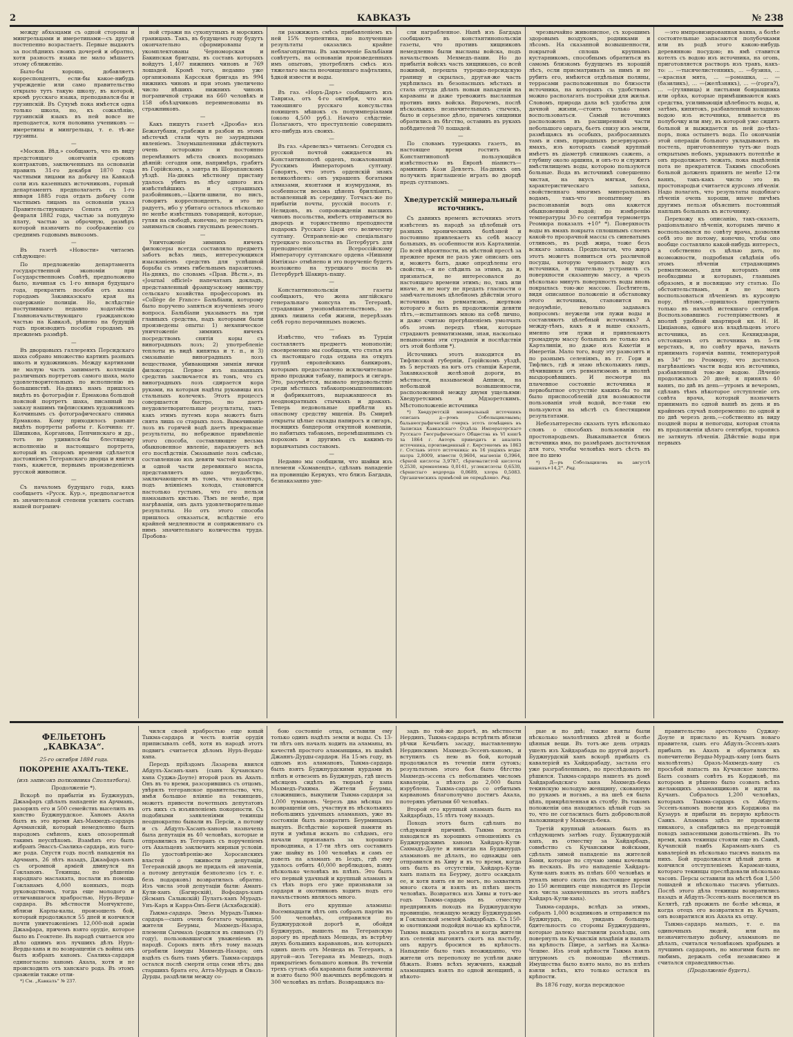2 КАВКАЗЪ № 238
между абхазцами съ одной стороны и мингрельцами и имеретинами—съ другой постепенно возрастаетъ. Первые выдаютъ за послѣднихъ своихъ дочерей и обратно, хотя разность языка не мало мѣшаетъ этому сближенію.
Было-бы хорошо, добавляетъ корреспондентъ, если-бы какое-нибудь учрежденіе или само правительство открыло тутъ такую школу, въ которой, кромѣ русскаго языка, преподавался-бы и грузинскій. Въ Сухумѣ пока имѣется одна только школа, но, къ сожалѣнію, грузинскій языкъ въ ней вовсе не преподается, хотя половина учениковъ — имеретины и мингрельцы, т. е. тѣ-же грузины.
—
«Москов. Вѣд.» сообщаютъ, что въ виду предстоящаго окончанія сроковъ контрактовъ, заключенныхъ на основаніи правилъ 31-го декабря 1870 года частными лицами на добычу на Кавказѣ соли изъ казенныхъ источниковъ, горный департаментъ предполагаетъ съ 1-го января 1885 года отдать добычу соли частнымъ лицамъ на основаніи указа Правительствующаго Сената отъ 23 февраля 1882 года, частью за попудную плату, частью за оброчную, размѣръ которой назначить по соображенію со среднимъ годовымъ вывозомъ.
—
Въ газетѣ «Новости» читаемъ слѣдующее:
По предложенію департамента государственной экономіи при Государственномъ Совѣтѣ, предположено было, начиная съ 1-го января будущаго года, прекратить пособія отъ казны городамъ Закавказскаго края на содержаніе полиціи. Но, вслѣдствіе поступившаго недавно ходатайства Главноначальствующаго гражданскою частью на Кавказѣ, рѣшено на будущій годъ производить пособія городамъ въ прежнемъ размѣрѣ.
—
Въ дворцовыхъ галлереяхъ Персидскаго шаха собрано множество картинъ разныхъ школъ и художниковъ. Между картинами не малую часть занимаетъ коллекція различныхъ портретовъ самого шаха, мало удовлетворительныхъ по исполненію въ большинствѣ. На-днякъ намъ пришлось видѣть въ фотографіи г. Ермакова большой поясной портретъ шаха, писанный по заказу нашимъ тифлисскимъ художникомъ Колчинымъ съ фотографическаго снимка Ермакова. Кому приходилось раньше видѣть портреты работы г. Колчина: гг. Шишкова, Корганова, Пенчинскаго и др., тотъ не удивился-бы блестящему исполненію и настоящаго портрета, который въ скоромъ времени сдѣлается достояніемъ Тегеранскаго дворца и явится тамъ, кажется, первымъ произведеніемъ русской живописи.
—
Съ началомъ будущаго года, какъ сообщаетъ «Русск. Кур.», предполагается въ значительной степени усилить составъ нашей погранич-
ной стражи на сухопутныхъ и морскихъ границахъ. Такъ, въ будущемъ году будутъ окончательно сформированы и укомплектованы Черноморская и Бакинская бригады, въ составъ которыхъ войдутъ 1,407 нижнихъ чиновъ и 769 лошадей. Кромѣ того, недавно уже организована Карсская бригада въ 994 нижнихъ чиновъ и при этомъ увеличено число пѣшихъ нижнихъ чиновъ пограничной стражи на 660 человѣкъ и 158 объѣздчиковъ переименованы въ стражниковъ.
—
Какъ пишутъ газетѣ «Дроэба» изъ Бежатубани, грабежи и разбои въ этомъ мѣстечкѣ стали чуть не заурядными явленіемъ. Злоумышленники дѣйствуютъ очень осторожно и постоянно перемѣняютъ мѣста своихъ позорныхъ дѣяній: сегодня они, напримѣръ, грабятъ въ Горійскомъ, а завтра въ Шорапанскомъ уѣздѣ. На-днякъ мѣстному приставу удалось убить въ лѣсу одного изъ извѣстнѣйшихъ и страшныхъ разбойниковъ,—Цкити-швили, но нисъ, говоритъ корреспондентъ, и это не радуетъ, ибо у убитаго осталось нѣсколько не менѣе извѣстныхъ товарищей, которые, гуляя на свободѣ, конечно, не перестанутъ заниматься своимъ гнуснымъ ремесломъ.
—
Уничтоженіе зимнихъ яичекъ филоксеры всегда составляло предметъ заботъ всѣхъ лицъ, интересующихся изысканіемъ средствъ для успѣшной борьбы съ этимъ гибельнымъ паразитомъ. На-днякъ, по словамъ «Прав. Вѣстн.», въ «Journal officiel» напечатанъ докладъ, представленный французскому министру сельскаго хозяйства профессоромъ въ «Collège de France» Бальбіани, которому было поручено заняться изученіемъ этого вопроса. Бальбіани указываетъ на три главныхъ средства, надъ которыми были произведены опыты: 1) механическое уничтоженіе зимнихъ яичекъ посредствомъ снятія коры съ виноградныхъ лозъ; 2) употребленіе теплоты въ видѣ кипятка и т. п., и 3) смазываніе виноградныхъ лозъ веществами, убивающими зимнія яички филоксеры. Первое изъ названныхъ средствъ заключается въ томъ, что съ виноградныхъ лозъ сдирается кора руками, на которыя надѣты рукавицы изъ стальныхъ колечекъ. Этотъ процессъ совершается быстро, но даетъ неудовлетворительные результаты, такъ-какъ этимъ путемъ кора можетъ быть снята лишь со старыхъ лозъ. Вымачиваніе лозъ въ горячей водѣ даетъ прекрасные результаты, но небрежное примѣненіе этого способа, составляющее весьма обыкновенное явленіе, парализуетъ всѣ его послѣдствія. Смазываніе лозъ смѣсью, составленною изъ девяти частей коалтара и одной части деревяннаго масла, представляетъ одно неудобство, заключающееся въ томъ, что коалтаръ, подъ вліяніемъ холода, становится настолько густымъ, что его нельзя намазывать кистью. Тѣмъ не менѣе, при нагрѣваніи, онъ далъ удовлетворительные результаты. Но отъ этого способа пришлось отказаться, вслѣдствіе его крайней медленности и сопряженнаго съ нимъ значительнаго количества труда. Пробова-
ли разжижать смѣсь прибавленіемъ къ ней 15% терпентина, но полученные результаты оказались крайне неблагопріятны. Въ заключеніе Бальбіани совѣтуетъ, на основаніи произведенныхъ имъ опытовъ, употреблять смѣсь изъ тяжелаго масла неочищеннаго нафталина, ѣдкой извести и воды.
—
Въ газ. «Норъ-Даръ» сообщаютъ изъ Тавриза, отъ 4-го октября, что изъ тамошняго русскаго консульства похищенъ мѣшокъ съ полуимперіалами (около 4,500 руб.). Начато слѣдствіе. Полагаютъ, что преступленіе совершилъ кто-нибудь изъ своихъ.
—
Въ газ. «Аревелкъ» читаемъ: Сегодня съ русской почтой ожидается въ Константинополѣ орденъ, пожалованный Русскимъ Императоромъ султану. Говорятъ, что этотъ орденскій знакъ великолѣпенъ: онъ украшенъ богатыми алмазами, яхонтами и изумрудами, въ особенности весьма цѣненъ брилліантъ, вставленный въ середину. Тотчасъ-же по прибытіи почты, русскій посолъ г. Нелидовъ, въ сопровожденіи высшихъ чиновъ посольства, имѣетъ отправиться во дворецъ и торжественно преподнести подарокъ Русскаго Царя его величеству султану. Отправленіе-же спеціальнаго турецкаго посольства въ Петербургъ для преподнесенія Всероссійскому Императору султанскаго ордена «Нишани Имтіязы» отмѣнено и это порученіе будетъ возложено на турецкаго посла въ Петербургѣ Шакиръ-пашу.
—
Константинопольскія газеты сообщаютъ, что жена англійскаго генеральнаго консула въ Тегеранѣ, страдавшая умопомѣшательствомъ, на-днякъ лишила себя жизни, перерѣзавъ себѣ горло перочиннымъ ножемъ.
—
Извѣстно, что табакъ въ Турціи составляетъ предметъ монополіи; своевременно мы сообщали, что статья эта съ настоящаго года отдана на откупъ группѣ европейскихъ банкировъ, которымъ предоставлено исключительное право продажи табаку, папиросъ и сигаръ. Это, разумѣется, вызвало неудовольствіе среди мѣстныхъ табакопромышленниковъ и фабрикантовъ, выражавшееся въ неоднократныхъ стычкахъ и дракахъ. Теперь недовольные прибѣгли къ опасному средству мщенія. Въ Смирнѣ открыты цѣлые склады папиросъ и сигаръ, носящихъ бандероли откупной компаніи, но набитыхъ табакомъ, перемѣшаннымъ съ порохомъ и другимъ съ какимъ-то взрывчатымъ составомъ.
—
Недавно мы сообщили, что шайки изъ племени «Хомавендъ», сдѣлавъ нападеніе на провинцію Керкукъ, что близъ Багдада, безнаказанно уне-
сли награбленное. Нынѣ изъ Багдада сообщаютъ въ константинопольскія газеты, что противъ хищниковъ немедленно были высланы войска, подъ начальствомъ Мехмедъ-паши. Но до прибытія войскъ часть хищниковъ, со всей поживой, перешла турецко-персидскую границу и скрылась, другая-же часть укрѣпилась въ безопасныхъ мѣстахъ и стала оттуда дѣлать новыя нападенія на караваны и даже тревожить высланныя противъ нихъ войска. Впрочемъ, послѣ нѣсколькихъ незначительныхъ стычекъ, было и серьезное дѣло, причемъ хищники обратились въ бѣгство, оставивъ въ рукахъ побѣдителей 70 лошадей.
—
По словамъ турецкихъ газетъ, въ настоящее время гоститъ въ Константинополѣ пользующійся извѣстностью въ Европѣ піанистъ—армянинъ Кози Девлетъ. На-днякъ онъ получилъ приглашеніе играть во дворцѣ предъ султаномъ.
—
Хведуретскій минеральный источникъ.
Съ давнихъ временъ источникъ этотъ извѣстенъ въ народѣ за цѣлебный отъ разныхъ хроническихъ болѣзней и постоянно привлекаетъ къ себѣ массу больныхъ, въ особенности изъ Карталиніи. По всей вѣроятности, въ мѣстной прессѣ за прежнее время не разъ уже описанъ онъ и, можетъ быть, даже опредѣлены его свойства,—я не слѣдилъ за этимъ, да и, признаться, не интересовался до настоящаго времени этимъ; но, такъ или иначе, я не могу не предать гласности о замѣчательномъ цѣлебномъ дѣйствіи этого источника на ревматизмъ, жертвою котораго я былъ въ продолженіи девяти лѣтъ,—испытанномъ мною на себѣ лично, и даже считаю прегрѣшеніемъ умолчать объ этомъ передъ тѣми, которые страдаютъ ревматизмами, зная, насколько невыносимы эти страданія и послѣдствія отъ этой болѣзни *).
Источникъ этотъ находится въ Тифлисской губерніи, Горійскомъ уѣздѣ, въ 5 верстахъ на югъ отъ станціи Карели, Закавказской желѣзной дороги, въ мѣстности, называемой Апписи, на небольшой возвышенности, расположенной между двумя ущельями: Хведуретскимъ и Мдзоретскимъ. Мѣстоположеніе источника
*) Хведуретскій минеральный источникъ описанъ д—ромъ Соболыциковымъ; бальнеографическій очеркъ этотъ помѣщенъ въ Записках Кавказскаго Отдѣла Императорскаго Русскаго Географическаго Общества въ VI книгѣ за 1864 г. Авторъ приводитъ и анализъ источника, произведенный г. Керстеномъ въ 1863 г. Составъ этого источника: въ 16 унціяхъ воды: натра 2,8009, извести 0,9604, магнезіи 0,3964, сѣрной кислоты 3,9787, сѣрноватистой кислоты 0,2530, кремнезема 0,0141, углекислоты 0,6530, сѣрнистаго водорода 0,0689, хлора 0,5083. Органическихъ примѣсей не опредѣлено. Ред.
чрезвычайно живописное, съ хорошимъ здоровымъ воздухомъ, родниками и лѣсомъ. На сказанной возвышенности, покрытой сплошь крупнымъ кустарникомъ, способнымъ обратиться въ самомъ близкомъ будущемъ въ хорошій лѣсъ, если присматривать за нимъ и не рубить его, имѣются отдѣльныя поляны, террасами расположенныя по близости источника, на которыхъ съ удобствомъ можно располагать постройки для жилья. Словомъ, природа дала всѣ удобства для дачной жизни,—стоитъ только ими воспользоваться. Самый источникъ расположенъ въ расширенной части небольшого оврага, бьетъ снизу изъ земли, размѣщаясь въ особыхъ, разбросанныхъ тамъ и сямъ, природныхъ резервуарахъ-ямахъ, изъ которыхъ самый крупный имѣетъ въ діаметрѣ слишкомъ сажень, а глубину около аршина, и онъ-то и служитъ вмѣстилищемъ воды, которою пользуются больные. Вода въ источникѣ совершенно чистая, на вкусъ мягкая, безъ характеристическаго запаха, свойственнаго многимъ минеральнымъ водамъ, такъ-что неопытному въ распознаваніи водъ она кажется обыкновенной водой; по измѣренію температуры 30-го сентября термометръ Реомюра показалъ +10° *). Поверхность воды въ ямахъ покрыта сплошнымъ слоемъ какой-то прозрачной массы съ синеватымъ отливомъ, въ родѣ жира, тоже безъ всякаго запаха. Предполагая, что жиръ этотъ можетъ появиться отъ различной посуды, которую черпаютъ воду изъ источника, я тщательно устранилъ съ поверхности сказанную массу, а чрезъ нѣсколько минутъ поверхность воды вновь покрылась тою-же массою. Посѣтитель, видя описанное положеніе и обстановку этого источника, становится въ недоумѣніе, невольно задаваясь вопросомъ: неужели эти лужи воды и составляютъ цѣлебный источникъ? А между-тѣмъ, какъ я и выше сказалъ, именно эти лужи и привлекаютъ громадную массу больныхъ не только изъ Карталиніи, но даже изъ Кахетіи и Имеретіи. Мало того, воду эту развозятъ и по разнымъ селеніямъ, въ гг. Гори и Тифлисъ, гдѣ я знаю нѣсколькихъ лицъ, лѣчившихся отъ ревматизмовъ и вполнѣ выздоровѣвшихъ. И несмотря на плачевное состояніе источника и первобытное отсутствіе какихъ-бы то ни было приспособленій для возможности пользованія этой водой, все-таки ею пользуются на мѣстѣ съ блестящими результатами.
Небезънтересно сказать тутъ нѣсколько словъ о способахъ пользованія ею простонародьемъ. Выкапывается близъ источника яма, по размѣрамъ достаточная для того, чтобы человѣкъ могъ сѣсть въ нее по шею
*) Д—ръ Соболыциковъ въ августѣ нашелъ+14,2°. Ред.
—это импровизированная ванна, а болѣе состоятельные запасаются полубочками или въ родѣ этого какою-нибудь деревянною посудою; въ ямѣ ставится котелъ съ водою изъ источника, на огонь, приготовляется растворъ изъ травъ, какъ-то: ... —тысячелистенникъ, ... —бузина, ... —красная мята, ... —ромашка, ... —(базиликъ), ... —(желѣзнякъ), ... —(горга?), ... —(гулявица) и листьями боярышника или орѣха, которые примѣшиваются какъ средства, усиливающія цѣлебность воды, и, затѣмъ, кипятокъ, разбавленный холодною водою изъ источника, вливается въ полубочку или яму, въ которой уже сидитъ больной и выжидается въ ней до-тѣхъ-поръ, пока остынетъ вода. По окончаніи этой операціи больного укладываютъ въ постель, приготовленную тутъ-же подъ открытымъ небомъ, укрываютъ потеплѣе и онъ продолжаетъ лежать, пока выдѣленія пота не прекратятся. Такимъ способомъ больной долженъ принять не менѣе 12-ти ваннъ, такъ-какъ число это въ простонародьи считается курсомъ лѣченія. Надо полагать, что результаты подобнаго лѣченія очень хороши, иначе ничѣмъ другимъ нельзя объяснить постоянный наплывъ больныхъ къ источнику.
Перехожу къ описанію, такъ-сказать, раціональнаго лѣченія, которымъ лично я воспользовался по совѣту врача, дозволяя себѣ это не потому, конечно, чтобы оно вообще составляло какой-нибудь интересъ, а собственно съ цѣлью дать, по возможности, подробныя свѣдѣнія объ этомъ лѣченіи страдающимъ ревматизмомъ, для которыхъ они необходимы и которымъ, главнымъ образомъ, я и посвящаю эту статью. По обстоятельствамъ, я не могъ воспользоваться лѣченіемъ въ курсовую пору, лѣтомъ,—пришлось приступить только въ началѣ истекшаго сентября. Воспользовавшись гостепріимствомъ и вполнѣ удобной квартирой кн. Н. И. Циціанова, одного изъ владѣльцевъ этого источника, въ сел. Кехнидзвари, отстоящемъ отъ источника въ 5-ти верстахъ, я, по совѣту врача, началъ принимать горячія ванны, температурой въ 34° по Реомюру, что досталось нагрѣваніемъ части воды изъ источника, разбавленной тою-же водою. Лѣченіе продолжалось 20 дней; я принялъ 40 ваннъ, по двѣ въ день—утромъ и вечеромъ, сдѣлавъ тѣмъ нѣкоторое отступленіе отъ совѣта врача, который назначилъ принимать по одной ваннѣ въ день и въ крайнемъ случаѣ попеременно: по одной и по двѣ черезъ день,—собственно въ виду поздней поры и непогоды, которая стояла въ продолженіи цѣлаго сентября, торопясь не затянуть лѣченія. Дѣйствіе воды при первыхъ
ФЕЛЬЕТОНЪ „КАВКАЗА“.
25-го октября 1884 года.
ПОКОРЕНІЕ АХАЛЪ-ТЕКЕ.
(изъ записокъ полковника Споллатбога).
Продолженіе *).
Вскорѣ по прибытіи въ Буджнурдъ, Джаафаръ сдѣлалъ нападеніе на Арчмань, разорилъ его и 500 семействъ выселилъ въ ханство Буджнурдское. Ханомъ Ахала былъ въ это время Акъ-Махмедъ-сардарь Арчманскій, который немедленно былъ народомъ смѣненъ, какъ опозоренный такимъ неуспѣхомъ. Взамѣнъ его былъ избранъ Эвассъ-Саалиха-сардарь, изъ того-же рода. Спустя годъ послѣ нападенія на Арчманъ, 26 лѣтъ назадъ, Джаафаръ-ханъ съ огромной арміей двинулся на Гоклановъ. Текинцы, по рѣшенію народнаго маслахата, послали въ помощь Гокланамъ 4,000 конныхъ, подъ руководствомъ, тогда еще молодого и отличавшагося храбростью, Нуръ-Верды-сардара. Въ мѣстности Мончуктепе, вблизи Карлы-калы, произошелъ бой, который продолжался 55 дней и кончился почти уничтоженіемъ 12,000-ной арміи Джаафара, причемъ взято орудіе, которое было въ Геоктепе. Въ народѣ считается это дѣло однимъ изъ лучшихъ дѣлъ Нуръ-Верды-хана и по возвращеніи съ войны онъ былъ избранъ ханомъ. Саалиха-сардаря единогласно ханомъ Ахала, хотя и не происходилъ отъ ханскаго рода. Въ этомъ сраженіи также отли-
*) См. „Кавказъ“ № 237.
чился своей храбростью еще юный Тыкма-сардарь и честь взятія орудія приписывалъ себѣ, хотя въ народѣ этотъ подвигъ считается дѣломъ Нуръ-Верды-хана.
Передъ пріѣздомъ Лазарева явился Абдулъ-Хасанъ-ханъ (сынъ Кучанскаго хана Суджа-Доуле) второй разъ въ Ахалъ. Онъ въ то время, разсорившись съ отцомъ, увѣрялъ тегеранское правительство, что, имѣя большое вліяніе на текинцевъ, можетъ привести почетныхъ депутатовъ отъ нихъ съ изъявленіемъ покорности. Съ подобными заявленіями текинцы неоднократно бывали въ Персіи, а потому и съ Абдулъ-Хасанъ-ханомъ назначена была депутація въ 40 человѣкъ, которые и отправились въ Тегеранъ съ порученіемъ отъ Ахальцевъ заключить мирныя условія. По удостовѣренію-же Хоросанскихъ властей о лживости депутаціи, Тегеранскій дворъ не придалъ ей значенія, а потому депутація безполезно (съ т. е. безъ подарковъ) возвратилась обратно. Изъ числа этой депутаціи были: Аманъ-Кули-ханъ (Багирскій), Вофодаръ-ханъ (Ясманъ Салыкскій) Пулатъ-ханъ Мурадъ-Унъ-Каръ и Карра-Онъ-Беги (Асхабадскій).
Тыкма-сардарь. Эвезъ Мурадъ-Тыкма-сардарь—сынъ очень богатаго чорвинца, жителя Беурмы, Махмедъ-Назара, племени Сычмазъ (родился въ свиномъ (?) году), пользовавшагося уваженіемъ въ народѣ. Сорокъ пять лѣтъ тому назадъ ограбили Іомуды Махмедъ-Назара; онъ вздѣлъ съ быть тамъ убитъ. Тыкма-сардарь остался послѣ смерти отца семи лѣтъ; два старшихъ брата его, Атта-Мурадъ и Овазъ-Дурды, раздѣлили между со-
бою состояніе отца, оставили ему только одинъ надѣлъ земли и воды. Съ 13-ти лѣтъ онъ началъ ходить на аламаны, въ качествѣ простого аламанщика, въ шайкѣ Джаннъ-Дурды-сардаря. На 15-мъ году, въ одномъ изъ аламановъ, Тыкма-сардарь былъ взятъ Буджнурдскими курдами въ плѣнъ и отвезенъ въ Буджнурдъ, гдѣ шесть мѣсяцевъ сидѣлъ въ тюрьмѣ у хана Махмедъ-Рахима. Жители Беурмы, сложившись, выкупили Тыкма-сардаря за 1,000 тумановъ. Черезъ два мѣсяца по возвращеніи онъ, участвуя въ нѣсколькихъ небольшихъ удачныхъ аламанахъ, уже въ состояніи былъ возвратить Беурминцамъ выкупъ. Вслѣдствіе хорошей памяти въ пути и умѣнья искать по слѣдамъ, его начали признавать за хорошаго проводника, а 17-ти лѣтъ онъ составилъ уже шайку въ 100 человѣкъ и самъ ее повелъ на аламанъ въ Іездъ, гдѣ ему удалось отбить 40,000 верблюдовъ, взявъ нѣсколько человѣкъ въ плѣнъ. Это былъ его первый удачный и крупный аламанъ и съ тѣхъ поръ его уже признавали за сардаря и охотниковъ ходить подъ его начальствомъ являлось много.
Вотъ его крупные аламаны: Восемнадцати лѣтъ онъ собралъ партію въ 500 человѣкъ, отправился по Буджнурдской дорогѣ и, обойдя Буджнурдъ, вышелъ на Тегеранскую дорогу въ предѣлахъ Мешеда, въ встрѣчу двухъ большихъ каравановъ, изъ которыхъ одинъ шелъ отъ Мешеда въ Тегеранъ, а другой—изъ Тегерана въ Мешедъ, подъ прикрытіемъ большого конвоя. Въ теченіи трехъ сутокъ оба каравана были захвачены и взято было 900 вьючныхъ верблюдовъ и 300 человѣкъ въ плѣнъ. Возвращаясь на-
задъ по той-же дорогѣ, въ мѣстности Нердинъ, Тыкма-сардарь встрѣтилъ вблизи рѣчки Кечьбить засаду, выставленную Нердинскимъ Махмедъ-Эссенъ-ханомъ, и вступилъ съ нею въ бой, который продолжался въ теченіи пяти сутокъ; результатомъ этого боя было бѣгство Махмедъ-эссена съ небольшимъ числомъ кавалеріи, а пѣхота до 2,000 была изрублена. Тыкма-сардарь со отбитымъ карваномъ благополучно достигъ Ахала, потерявъ убитыми 60 человѣкъ.
Второй его крупный аламанъ былъ на Хайдарбадъ, 15 лѣтъ тому назадъ.
Походъ этотъ былъ сдѣланъ по слѣдующей причинѣ. Тыкма всегда находился въ хорошихъ отношеніяхъ съ Буджнурдскимъ ханомъ Хайдаръ-Кули-Сахмадъ-Доуле и никогда на Буджнурдъ аламановъ не дѣлалъ, но однажды онъ отправился въ Хиву и въ то время, когда онъ былъ въ отсутствіи, Хайдаръ-Кули-ханъ напалъ на Беурму, долго осаждалъ ее, и хотя взять ея не могъ, но захватилъ много скота и взялъ въ плѣнъ шесть человѣкъ. Возвратясь изъ Хивы и тотъ-же годъ Тыкма-сардарь въ отместку предпринялъ походъ на Буджнурдскую провинцію, лежащую между Буджнурдомъ и Гокланской землей Хайдарбадъ. Съ 150-ю охотниками подойдя ночью къ крѣпости, Тыкма выждалъ разсвѣта и когда жители изъ селенія выгонятъ скотъ на пастьбу, онъ вдругъ бросился въ крѣпость. Нападеніе было такъ неожиданно, что жители отъ переполоху не успѣли даже бѣжать. Взявъ всѣхъ мужчинъ, каждый аламанщикъ взялъ по одной женщинѣ, а нѣкото-
рые и по двѣ; также взяты были нѣсколько малолѣтнихъ дѣтей и болѣе цѣнныя вещи. Въ тотъ-же день отрядъ ушелъ изъ Хайдарабада по другой дорогѣ. Буджнурдскій ханъ вскорѣ прибылъ съ кавалеріей къ Хайдарабаду, застала его уже разграбленнымъ, но преслѣдовать не рѣшился. Тыкма-сардарь нашелъ въ домѣ Хайдарабадскаго хана Махмедъ-бека текинскую молодую женщину, скованную по рукамъ и ногамъ, а на шеѣ ея была цѣпь, прикрѣпленная къ столбу. Въ такомъ положеніи она находилась цѣлый годъ за то, что не согласилась быть добровольной наложницей у Махмедъ-бека.
Третій крупный аламанъ былъ въ слѣдующемъ затѣмъ году. Буджнурдскій ханъ, въ отместку за Хайдарбадъ, совмѣстно съ Кучанскими войсками, сдѣлалъ зимой нападеніе на жителей Бами, которые по случаю зимы кочевали въ пескахъ. Въ это нападеніе Хайдаръ-Кули-ханъ взялъ въ плѣнъ 600 человѣкъ и угналъ много скота (въ настоящее время до 150 женщинъ еще находятся въ Персіи изъ числа захваченныхъ въ этотъ набѣгъ Хайдаръ-Кули-хана).
Тыкма-сардарь, вслѣдъ за этимъ, собралъ 1,000 всадниковъ и отправился на Буджнурдъ, но, увидавъ большую бдительность со стороны Буджнурдцевъ, которые далеко выставили разъѣзды, онъ повернулъ на Кучанскія владѣнія и напалъ на крѣпость Піире, а затѣмъ на Халка-Чешме. Изъ этой крѣпости Тыкма взялъ штурмомъ съ помощью лѣстницъ. Имущества было взято мало, но въ плѣнъ взяли всѣхъ, кто только остался въ крѣпости.
Въ 1876 году, когда персидское
правительство арестовало Суджау-Доуле и прислало въ Кучанъ новаго правителя, сынъ его Абдулъ-Эссенъ-ханъ прибылъ въ Ахалъ и обратился къ попечителю Верды-Мурадъ-хану (онъ былъ малолѣтенъ) Оразъ-Махмедъ-хану съ просьбой напасть на Кучанское ханство. Былъ созванъ совѣтъ въ Корджовѣ, на которомъ и рѣшено было созвать всѣхъ желающихъ аламанщиковъ и идти на Кучанъ. Собралось 1,200 человѣкъ, которыхъ Тыкма-сардарь съ Абдулъ-Эссенъ-ханомъ повели изъ Корджова на Кузауръ и прибыли въ первую крѣпость Саикъ. Аламана здѣсь не произвели никакого, а снабдились на предстоящій походъ запасенными довольствіемъ. Въ то время, какъ текинцы стояли еще въ Саикѣ, Кучанскій наибъ Караманъ-ханъ съ кавалеріей въ нѣсколько тысячъ напалъ на нихъ. Бой продолжался цѣлый день и кончился отступленіемъ Караман-хана, котораго текинцы преслѣдовали нѣсколько часовъ. Персы оставили на мѣстѣ боя 1,500 лошадей и нѣсколько тысячъ убитыхъ. Послѣ этого дѣла текинцы возвратились назадъ и Абдулъ-Эссенъ-ханъ поселился въ Келятѣ, гдѣ прожилъ не болѣе мѣсяца, и когда отецъ его возвратился въ Кучанъ, онъ возвратился изъ Ахала къ отцу.
Тыкма-сардарь малыхъ, т. е. на одиночныхъ людей, или на незначительную добычу, аламановъ не дѣлалъ, считался человѣкомъ храбрымъ и лучшимъ сардаромъ, но многими былъ не любимъ, держалъ себя независимо и считался справедливостью.
(Продолженіе будетъ).